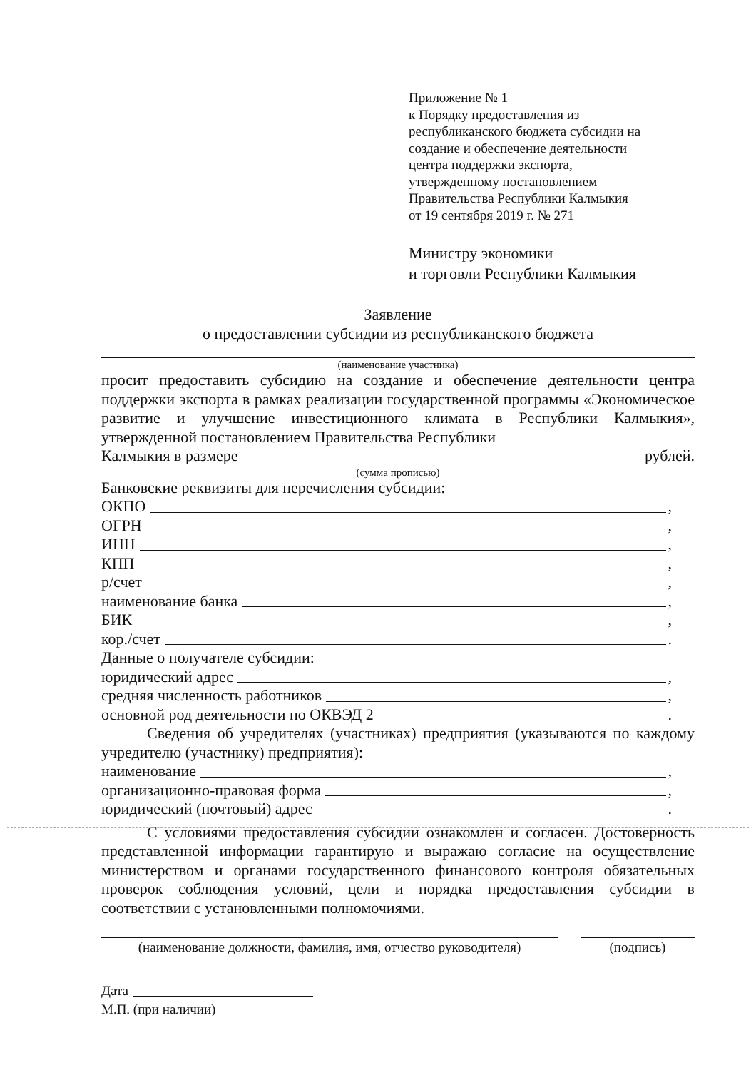Приложение № 1
к Порядку предоставления из
республиканского бюджета субсидии на
создание и обеспечение деятельности
центра поддержки экспорта,
утвержденному постановлением
Правительства Республики Калмыкия
от 19 сентября 2019 г. № 271
Министру экономики
и торговли Республики Калмыкия
Заявление
о предоставлении субсидии из республиканского бюджета
(наименование участника)
просит предоставить субсидию на создание и обеспечение деятельности центра поддержки экспорта в рамках реализации государственной программы «Экономическое развитие и улучшение инвестиционного климата в Республики Калмыкия», утвержденной постановлением Правительства Республики
Калмыкия в размере рублей.
(сумма прописью)
Банковские реквизиты для перечисления субсидии:
ОКПО ,
ОГРН ,
ИНН ,
КПП ,
р/счет ,
наименование банка ,
БИК ,
кор./счет .
Данные о получателе субсидии:
юридический адрес ,
средняя численность работников ,
основной род деятельности по ОКВЭД 2 .
Сведения об учредителях (участниках) предприятия (указываются по каждому учредителю (участнику) предприятия):
наименование ,
организационно-правовая форма ,
юридический (почтовый) адрес .
С условиями предоставления субсидии ознакомлен и согласен. Достоверность представленной информации гарантирую и выражаю согласие на осуществление министерством и органами государственного финансового контроля обязательных проверок соблюдения условий, цели и порядка предоставления субсидии в соответствии с установленными полномочиями.
(наименование должности, фамилия, имя, отчество руководителя)
(подпись)
Дата
М.П. (при наличии)